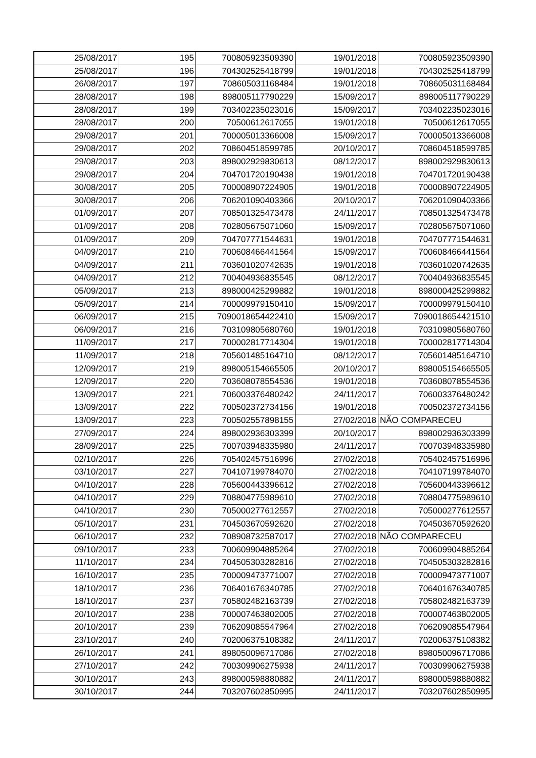| 25/08/2017 | 195 | 700805923509390 | 19/01/2018 | 700805923509390 |
| 25/08/2017 | 196 | 704302525418799 | 19/01/2018 | 704302525418799 |
| 26/08/2017 | 197 | 708605031168484 | 19/01/2018 | 708605031168484 |
| 28/08/2017 | 198 | 898005117790229 | 15/09/2017 | 898005117790229 |
| 28/08/2017 | 199 | 703402235023016 | 15/09/2017 | 703402235023016 |
| 28/08/2017 | 200 | 70500612617055 | 19/01/2018 | 70500612617055 |
| 29/08/2017 | 201 | 700005013366008 | 15/09/2017 | 700005013366008 |
| 29/08/2017 | 202 | 708604518599785 | 20/10/2017 | 708604518599785 |
| 29/08/2017 | 203 | 898002929830613 | 08/12/2017 | 898002929830613 |
| 29/08/2017 | 204 | 704701720190438 | 19/01/2018 | 704701720190438 |
| 30/08/2017 | 205 | 700008907224905 | 19/01/2018 | 700008907224905 |
| 30/08/2017 | 206 | 706201090403366 | 20/10/2017 | 706201090403366 |
| 01/09/2017 | 207 | 708501325473478 | 24/11/2017 | 708501325473478 |
| 01/09/2017 | 208 | 702805675071060 | 15/09/2017 | 702805675071060 |
| 01/09/2017 | 209 | 704707771544631 | 19/01/2018 | 704707771544631 |
| 04/09/2017 | 210 | 700608466441564 | 15/09/2017 | 700608466441564 |
| 04/09/2017 | 211 | 703601020742635 | 19/01/2018 | 703601020742635 |
| 04/09/2017 | 212 | 700404936835545 | 08/12/2017 | 700404936835545 |
| 05/09/2017 | 213 | 898000425299882 | 19/01/2018 | 898000425299882 |
| 05/09/2017 | 214 | 700009979150410 | 15/09/2017 | 700009979150410 |
| 06/09/2017 | 215 | 7090018654422410 | 15/09/2017 | 7090018654421510 |
| 06/09/2017 | 216 | 703109805680760 | 19/01/2018 | 703109805680760 |
| 11/09/2017 | 217 | 700002817714304 | 19/01/2018 | 700002817714304 |
| 11/09/2017 | 218 | 705601485164710 | 08/12/2017 | 705601485164710 |
| 12/09/2017 | 219 | 898005154665505 | 20/10/2017 | 898005154665505 |
| 12/09/2017 | 220 | 703608078554536 | 19/01/2018 | 703608078554536 |
| 13/09/2017 | 221 | 706003376480242 | 24/11/2017 | 706003376480242 |
| 13/09/2017 | 222 | 700502372734156 | 19/01/2018 | 700502372734156 |
| 13/09/2017 | 223 | 700502557898155 | 27/02/2018 | NÃO COMPARECEU |
| 27/09/2017 | 224 | 898002936303399 | 20/10/2017 | 898002936303399 |
| 28/09/2017 | 225 | 700703948335980 | 24/11/2017 | 700703948335980 |
| 02/10/2017 | 226 | 705402457516996 | 27/02/2018 | 705402457516996 |
| 03/10/2017 | 227 | 704107199784070 | 27/02/2018 | 704107199784070 |
| 04/10/2017 | 228 | 705600443396612 | 27/02/2018 | 705600443396612 |
| 04/10/2017 | 229 | 708804775989610 | 27/02/2018 | 708804775989610 |
| 04/10/2017 | 230 | 705000277612557 | 27/02/2018 | 705000277612557 |
| 05/10/2017 | 231 | 704503670592620 | 27/02/2018 | 704503670592620 |
| 06/10/2017 | 232 | 708908732587017 | 27/02/2018 | NÃO COMPARECEU |
| 09/10/2017 | 233 | 700609904885264 | 27/02/2018 | 700609904885264 |
| 11/10/2017 | 234 | 704505303282816 | 27/02/2018 | 704505303282816 |
| 16/10/2017 | 235 | 700009473771007 | 27/02/2018 | 700009473771007 |
| 18/10/2017 | 236 | 706401676340785 | 27/02/2018 | 706401676340785 |
| 18/10/2017 | 237 | 705802482163739 | 27/02/2018 | 705802482163739 |
| 20/10/2017 | 238 | 700007463802005 | 27/02/2018 | 700007463802005 |
| 20/10/2017 | 239 | 706209085547964 | 27/02/2018 | 706209085547964 |
| 23/10/2017 | 240 | 702006375108382 | 24/11/2017 | 702006375108382 |
| 26/10/2017 | 241 | 898050096717086 | 27/02/2018 | 898050096717086 |
| 27/10/2017 | 242 | 700309906275938 | 24/11/2017 | 700309906275938 |
| 30/10/2017 | 243 | 898000598880882 | 24/11/2017 | 898000598880882 |
| 30/10/2017 | 244 | 703207602850995 | 24/11/2017 | 703207602850995 |